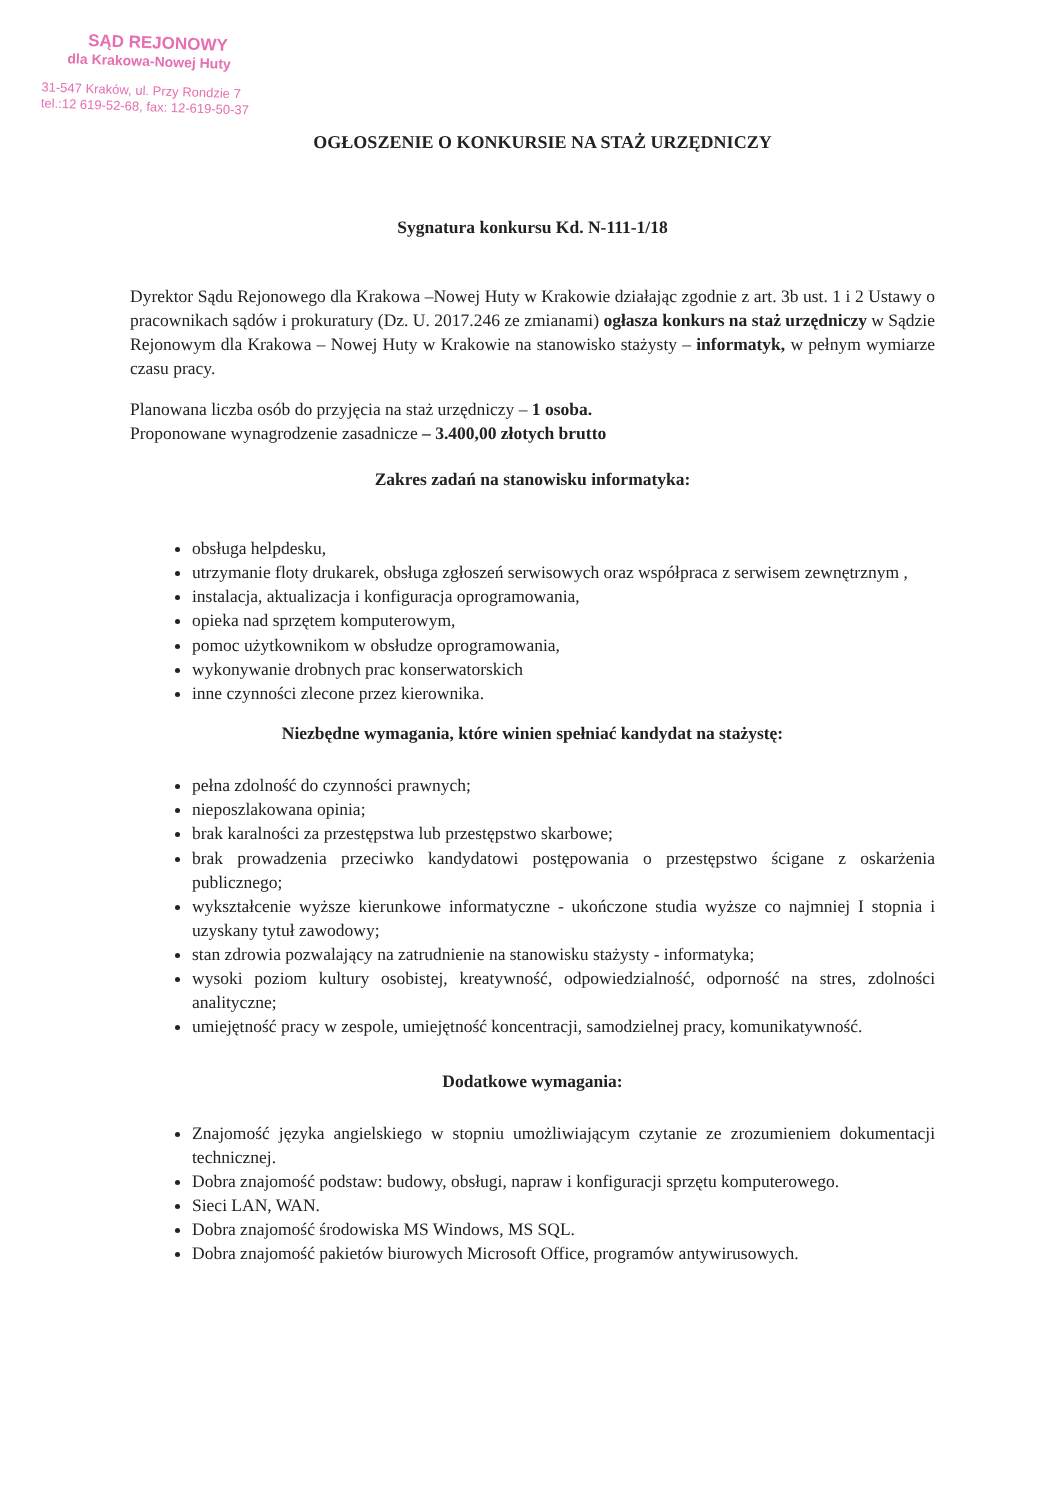SĄD REJONOWY
dla Krakowa-Nowej Huty
31-547 Kraków, ul. Przy Rondzie 7
tel.:12 619-52-68, fax: 12-619-50-37
OGŁOSZENIE O KONKURSIE NA STAŻ URZĘDNICZY
Sygnatura konkursu Kd. N-111-1/18
Dyrektor Sądu Rejonowego dla Krakowa –Nowej Huty w Krakowie działając zgodnie z art. 3b ust. 1 i 2 Ustawy o pracownikach sądów i prokuratury (Dz. U. 2017.246 ze zmianami) ogłasza konkurs na staż urzędniczy w Sądzie Rejonowym dla Krakowa – Nowej Huty w Krakowie na stanowisko stażysty – informatyk, w pełnym wymiarze czasu pracy.
Planowana liczba osób do przyjęcia na staż urzędniczy – 1 osoba.
Proponowane wynagrodzenie zasadnicze – 3.400,00 złotych brutto
Zakres zadań na stanowisku informatyka:
obsługa helpdesku,
utrzymanie floty drukarek, obsługa zgłoszeń serwisowych oraz współpraca z serwisem zewnętrznym ,
instalacja, aktualizacja i konfiguracja oprogramowania,
opieka nad sprzętem komputerowym,
pomoc użytkownikom w obsłudze oprogramowania,
wykonywanie drobnych prac konserwatorskich
inne czynności zlecone przez kierownika.
Niezbędne wymagania, które winien spełniać kandydat na stażystę:
pełna zdolność do czynności prawnych;
nieposzlakowana opinia;
brak karalności za przestępstwa lub przestępstwo skarbowe;
brak prowadzenia przeciwko kandydatowi postępowania o przestępstwo ścigane z oskarżenia publicznego;
wykształcenie wyższe kierunkowe informatyczne - ukończone studia wyższe co najmniej I stopnia i uzyskany tytuł zawodowy;
stan zdrowia pozwalający na zatrudnienie na stanowisku stażysty - informatyka;
wysoki poziom kultury osobistej, kreatywność, odpowiedzialność, odporność na stres, zdolności analityczne;
umiejętność pracy w zespole, umiejętność koncentracji, samodzielnej pracy, komunikatywność.
Dodatkowe wymagania:
Znajomość języka angielskiego w stopniu umożliwiającym czytanie ze zrozumieniem dokumentacji technicznej.
Dobra znajomość podstaw: budowy, obsługi, napraw i konfiguracji sprzętu komputerowego.
Sieci LAN, WAN.
Dobra znajomość środowiska MS Windows, MS SQL.
Dobra znajomość pakietów biurowych Microsoft Office, programów antywirusowych.